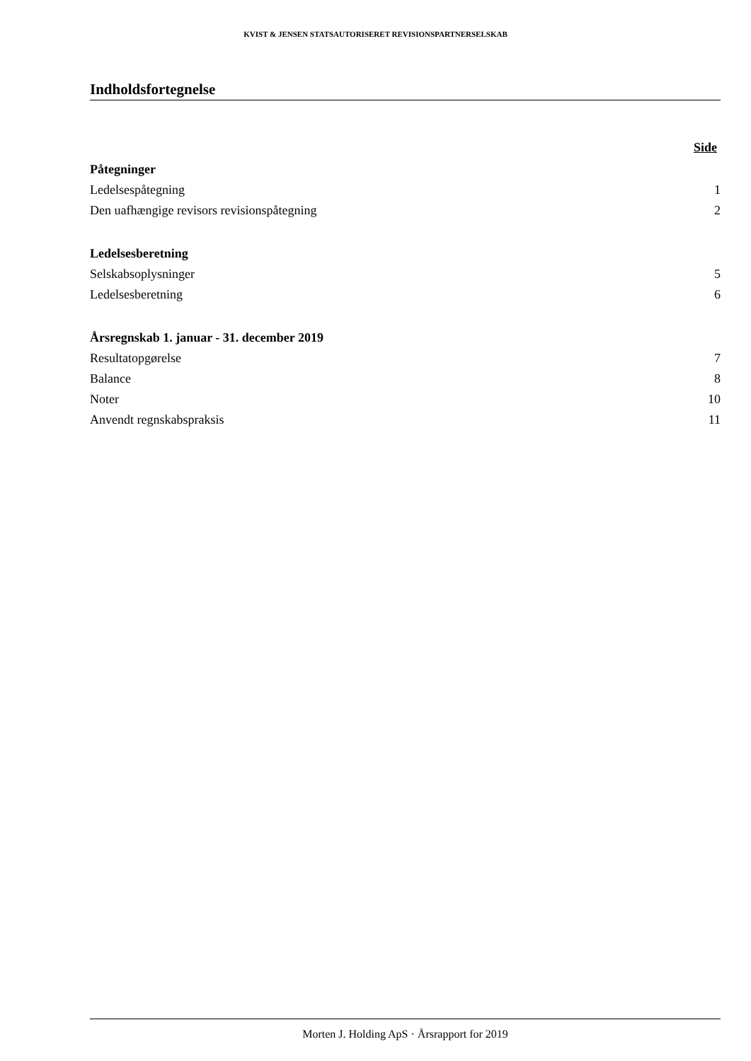KVIST & JENSEN STATSAUTORISERET REVISIONSPARTNERSELSKAB
Indholdsfortegnelse
Side
Påtegninger
Ledelsespåtegning 1
Den uafhængige revisors revisionspåtegning 2
Ledelsesberetning
Selskabsoplysninger 5
Ledelsesberetning 6
Årsregnskab 1. januar - 31. december 2019
Resultatopgørelse 7
Balance 8
Noter 10
Anvendt regnskabspraksis 11
Morten J. Holding ApS · Årsrapport for 2019